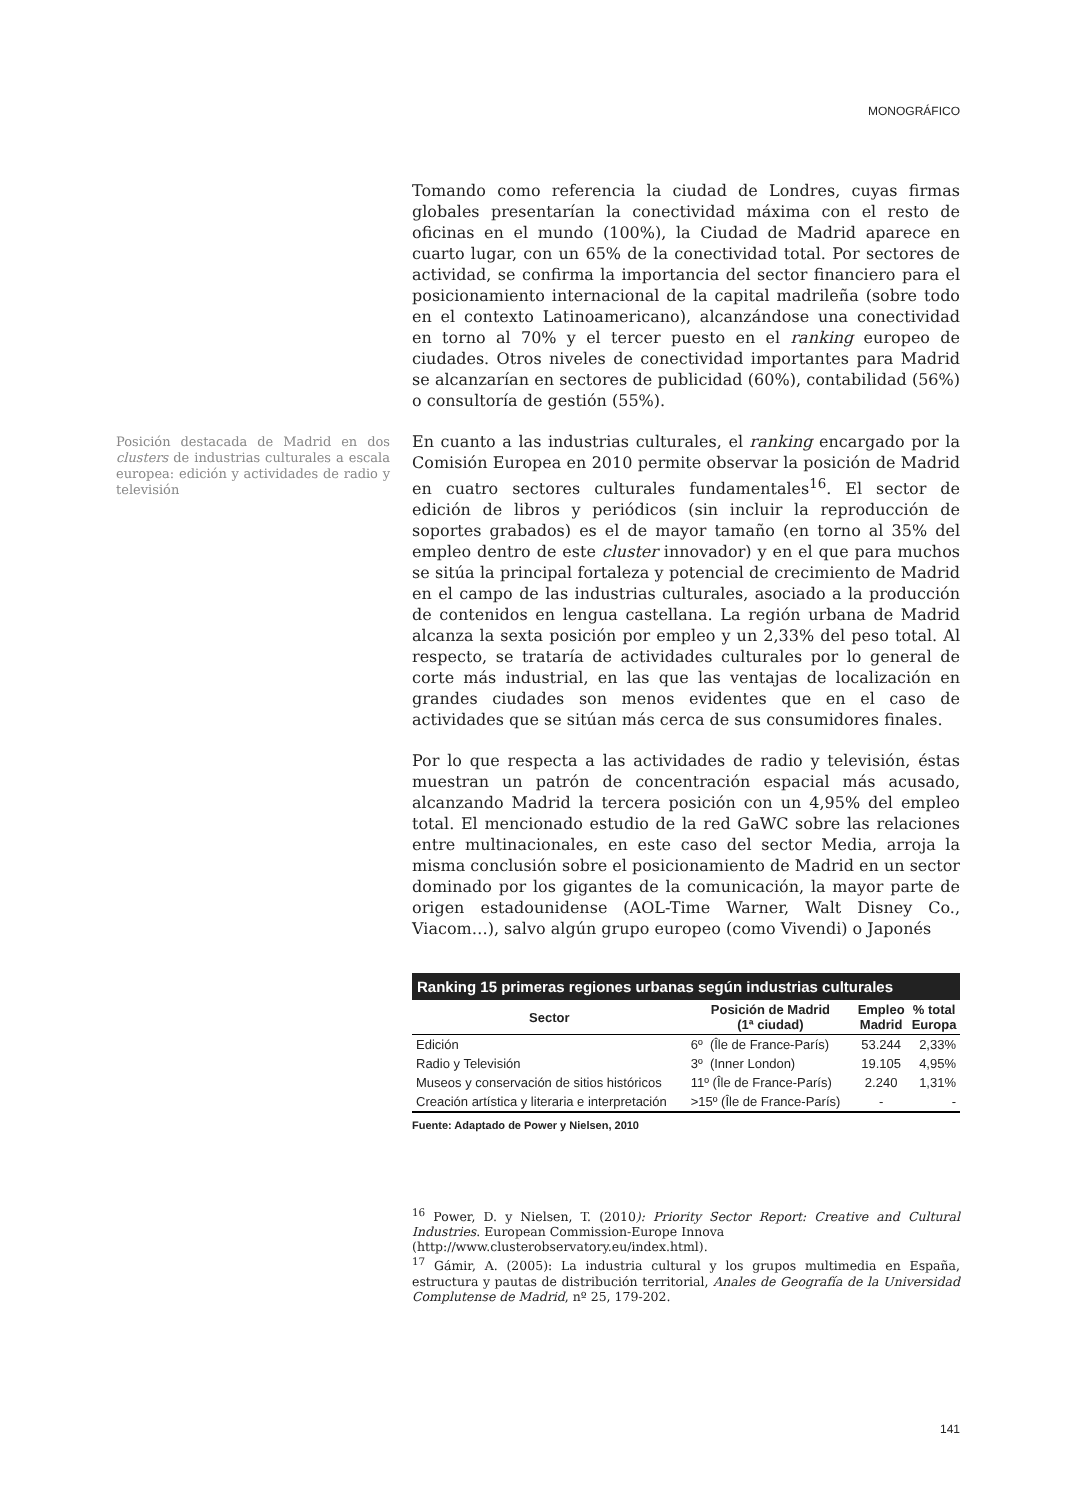MONOGRÁFICO
Posición destacada de Madrid en dos clusters de industrias culturales a escala europea: edición y actividades de radio y televisión
Tomando como referencia la ciudad de Londres, cuyas firmas globales presentarían la conectividad máxima con el resto de oficinas en el mundo (100%), la Ciudad de Madrid aparece en cuarto lugar, con un 65% de la conectividad total. Por sectores de actividad, se confirma la importancia del sector financiero para el posicionamiento internacional de la capital madrileña (sobre todo en el contexto Latinoamericano), alcanzándose una conectividad en torno al 70% y el tercer puesto en el ranking europeo de ciudades. Otros niveles de conectividad importantes para Madrid se alcanzarían en sectores de publicidad (60%), contabilidad (56%) o consultoría de gestión (55%).
En cuanto a las industrias culturales, el ranking encargado por la Comisión Europea en 2010 permite observar la posición de Madrid en cuatro sectores culturales fundamentales<sup>16</sup>. El sector de edición de libros y periódicos (sin incluir la reproducción de soportes grabados) es el de mayor tamaño (en torno al 35% del empleo dentro de este cluster innovador) y en el que para muchos se sitúa la principal fortaleza y potencial de crecimiento de Madrid en el campo de las industrias culturales, asociado a la producción de contenidos en lengua castellana. La región urbana de Madrid alcanza la sexta posición por empleo y un 2,33% del peso total. Al respecto, se trataría de actividades culturales por lo general de corte más industrial, en las que las ventajas de localización en grandes ciudades son menos evidentes que en el caso de actividades que se sitúan más cerca de sus consumidores finales.
Por lo que respecta a las actividades de radio y televisión, éstas muestran un patrón de concentración espacial más acusado, alcanzando Madrid la tercera posición con un 4,95% del empleo total. El mencionado estudio de la red GaWC sobre las relaciones entre multinacionales, en este caso del sector Media, arroja la misma conclusión sobre el posicionamiento de Madrid en un sector dominado por los gigantes de la comunicación, la mayor parte de origen estadounidense (AOL-Time Warner, Walt Disney Co., Viacom…), salvo algún grupo europeo (como Vivendi) o Japonés
Ranking 15 primeras regiones urbanas según industrias culturales
| Sector | Posición de Madrid (1ª ciudad) | Empleo Madrid | % total Europa |
| --- | --- | --- | --- |
| Edición | 6º (Île de France-París) | 53.244 | 2,33% |
| Radio y Televisión | 3º (Inner London) | 19.105 | 4,95% |
| Museos y conservación de sitios históricos | 11º (Île de France-París) | 2.240 | 1,31% |
| Creación artística y literaria e interpretación | >15º (Île de France-París) | - | - |
Fuente: Adaptado de Power y Nielsen, 2010
<sup>16</sup> Power, D. y Nielsen, T. (2010): Priority Sector Report: Creative and Cultural Industries. European Commission-Europe Innova
(http://www.clusterobservatory.eu/index.html).
<sup>17</sup> Gámir, A. (2005): La industria cultural y los grupos multimedia en España, estructura y pautas de distribución territorial, Anales de Geografía de la Universidad Complutense de Madrid, nº 25, 179-202.
141